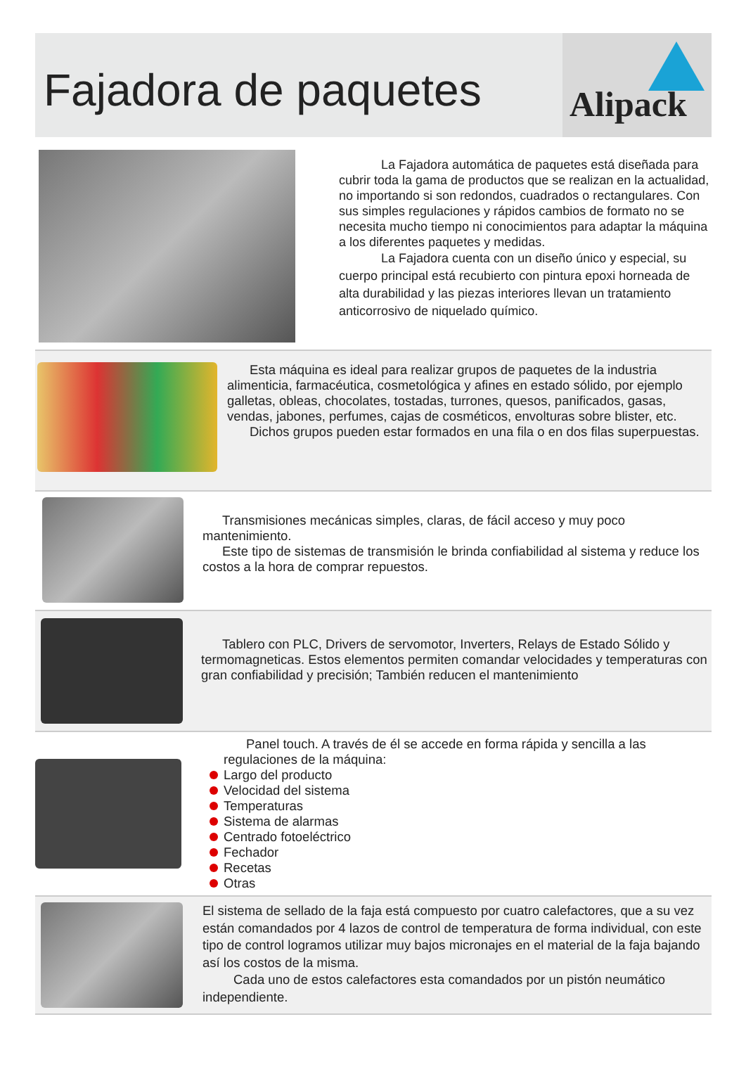Fajadora de paquetes
Alipack
La Fajadora automática de paquetes está diseñada para cubrir toda la gama de productos que se realizan en la actualidad, no importando si son redondos, cuadrados o rectangulares. Con sus simples regulaciones y rápidos cambios de formato no se necesita mucho tiempo ni conocimientos para adaptar la máquina a los diferentes paquetes y medidas.
La Fajadora cuenta con un diseño único y especial, su cuerpo principal está recubierto con pintura epoxi horneada de alta durabilidad y las piezas interiores llevan un tratamiento anticorrosivo de niquelado químico.
Esta máquina es ideal para realizar grupos de paquetes de la industria alimenticia, farmacéutica, cosmetológica y afines en estado sólido, por ejemplo galletas, obleas, chocolates, tostadas, turrones, quesos, panificados, gasas, vendas, jabones, perfumes, cajas de cosméticos, envolturas sobre blister, etc.
Dichos grupos pueden estar formados en una fila o en dos filas superpuestas.
Transmisiones mecánicas simples, claras, de fácil acceso y muy poco mantenimiento.
Este tipo de sistemas de transmisión le brinda confiabilidad al sistema y reduce los costos a la hora de comprar repuestos.
Tablero con PLC, Drivers de servomotor, Inverters, Relays de Estado Sólido y termomagneticas. Estos elementos permiten comandar velocidades y temperaturas con gran confiabilidad y precisión; También reducen el mantenimiento
Panel touch. A través de él se accede en forma rápida y sencilla a las regulaciones de la máquina:
Largo del producto
Velocidad del sistema
Temperaturas
Sistema de alarmas
Centrado fotoeléctrico
Fechador
Recetas
Otras
El sistema de sellado de la faja está compuesto por cuatro calefactores, que a su vez están comandados por 4 lazos de control de temperatura de forma individual, con este tipo de control logramos utilizar muy bajos micronajes en el material de la faja bajando así los costos de la misma.
Cada uno de estos calefactores esta comandados por un pistón neumático independiente.